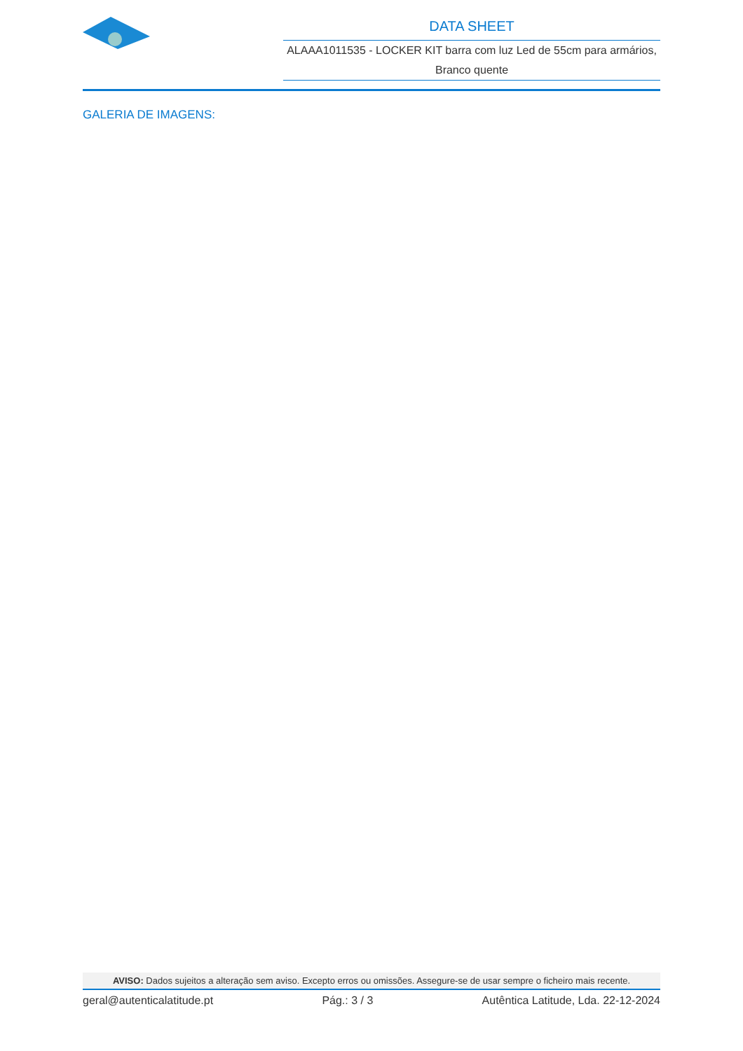DATA SHEET
ALAAA1011535 - LOCKER KIT barra com luz Led de 55cm para armários, Branco quente
GALERIA DE IMAGENS:
AVISO: Dados sujeitos a alteração sem aviso. Excepto erros ou omissões. Assegure-se de usar sempre o ficheiro mais recente.
geral@autenticalatitude.pt Pág.: 3 / 3 Autêntica Latitude, Lda. 22-12-2024